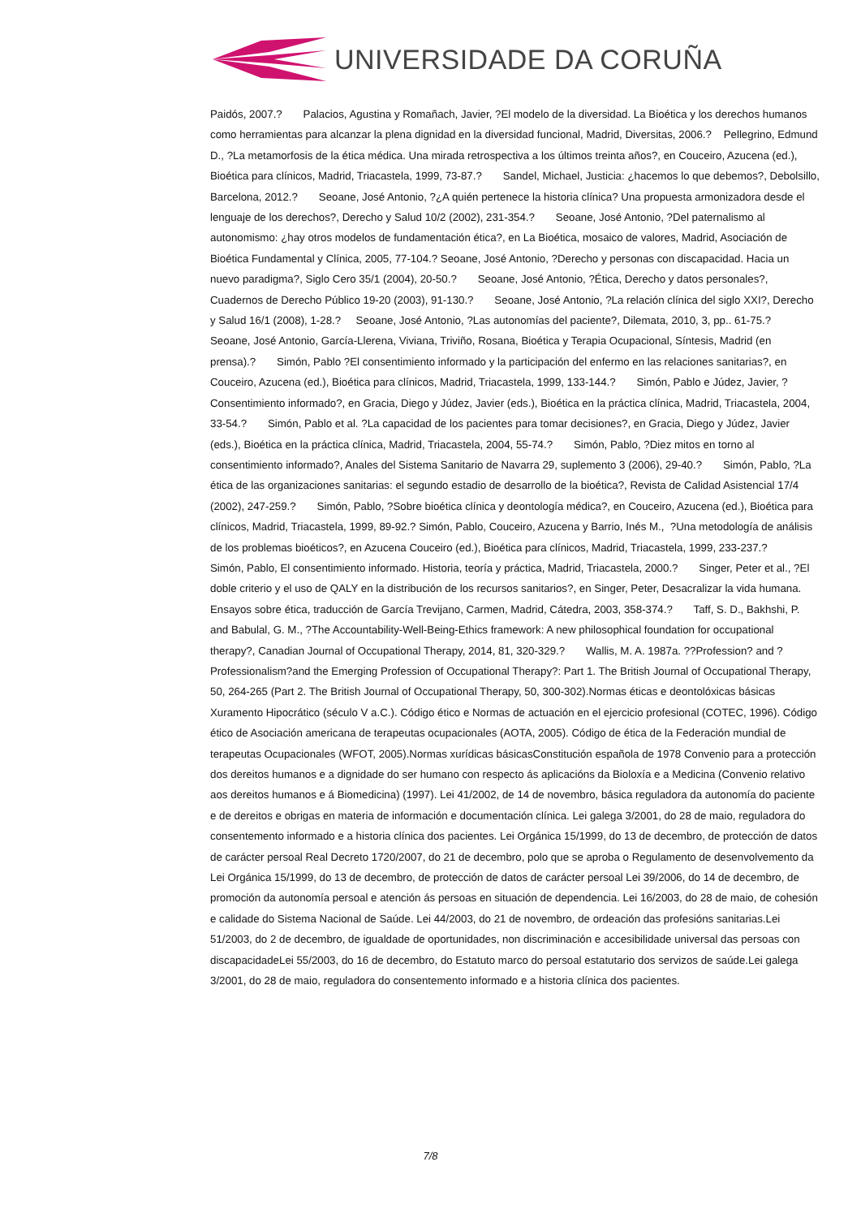UNIVERSIDADE DA CORUÑA
Paidós, 2007.? Palacios, Agustina y Romañach, Javier, ?El modelo de la diversidad. La Bioética y los derechos humanos como herramientas para alcanzar la plena dignidad en la diversidad funcional, Madrid, Diversitas, 2006.? Pellegrino, Edmund D., ?La metamorfosis de la ética médica. Una mirada retrospectiva a los últimos treinta años?, en Couceiro, Azucena (ed.), Bioética para clínicos, Madrid, Triacastela, 1999, 73-87.? Sandel, Michael, Justicia: ¿hacemos lo que debemos?, Debolsillo, Barcelona, 2012.? Seoane, José Antonio, ?¿A quién pertenece la historia clínica? Una propuesta armonizadora desde el lenguaje de los derechos?, Derecho y Salud 10/2 (2002), 231-354.? Seoane, José Antonio, ?Del paternalismo al autonomismo: ¿hay otros modelos de fundamentación ética?, en La Bioética, mosaico de valores, Madrid, Asociación de Bioética Fundamental y Clínica, 2005, 77-104.? Seoane, José Antonio, ?Derecho y personas con discapacidad. Hacia un nuevo paradigma?, Siglo Cero 35/1 (2004), 20-50.? Seoane, José Antonio, ?Ética, Derecho y datos personales?, Cuadernos de Derecho Público 19-20 (2003), 91-130.? Seoane, José Antonio, ?La relación clínica del siglo XXI?, Derecho y Salud 16/1 (2008), 1-28.? Seoane, José Antonio, ?Las autonomías del paciente?, Dilemata, 2010, 3, pp.. 61-75.? Seoane, José Antonio, García-Llerena, Viviana, Triviño, Rosana, Bioética y Terapia Ocupacional, Síntesis, Madrid (en prensa).? Simón, Pablo ?El consentimiento informado y la participación del enfermo en las relaciones sanitarias?, en Couceiro, Azucena (ed.), Bioética para clínicos, Madrid, Triacastela, 1999, 133-144.? Simón, Pablo e Júdez, Javier, ?Consentimiento informado?, en Gracia, Diego y Júdez, Javier (eds.), Bioética en la práctica clínica, Madrid, Triacastela, 2004, 33-54.? Simón, Pablo et al. ?La capacidad de los pacientes para tomar decisiones?, en Gracia, Diego y Júdez, Javier (eds.), Bioética en la práctica clínica, Madrid, Triacastela, 2004, 55-74.? Simón, Pablo, ?Diez mitos en torno al consentimiento informado?, Anales del Sistema Sanitario de Navarra 29, suplemento 3 (2006), 29-40.? Simón, Pablo, ?La ética de las organizaciones sanitarias: el segundo estadio de desarrollo de la bioética?, Revista de Calidad Asistencial 17/4 (2002), 247-259.? Simón, Pablo, ?Sobre bioética clínica y deontología médica?, en Couceiro, Azucena (ed.), Bioética para clínicos, Madrid, Triacastela, 1999, 89-92.? Simón, Pablo, Couceiro, Azucena y Barrio, Inés M., ?Una metodología de análisis de los problemas bioéticos?, en Azucena Couceiro (ed.), Bioética para clínicos, Madrid, Triacastela, 1999, 233-237.? Simón, Pablo, El consentimiento informado. Historia, teoría y práctica, Madrid, Triacastela, 2000.? Singer, Peter et al., ?El doble criterio y el uso de QALY en la distribución de los recursos sanitarios?, en Singer, Peter, Desacralizar la vida humana. Ensayos sobre ética, traducción de García Trevijano, Carmen, Madrid, Cátedra, 2003, 358-374.? Taff, S. D., Bakhshi, P. and Babulal, G. M., ?The Accountability-Well-Being-Ethics framework: A new philosophical foundation for occupational therapy?, Canadian Journal of Occupational Therapy, 2014, 81, 320-329.? Wallis, M. A. 1987a. ??Profession? and ?Professionalism?and the Emerging Profession of Occupational Therapy?: Part 1. The British Journal of Occupational Therapy, 50, 264-265 (Part 2. The British Journal of Occupational Therapy, 50, 300-302).Normas éticas e deontolóxicas básicas Xuramento Hipocrático (século V a.C.). Código ético e Normas de actuación en el ejercicio profesional (COTEC, 1996). Código ético de Asociación americana de terapeutas ocupacionales (AOTA, 2005). Código de ética de la Federación mundial de terapeutas Ocupacionales (WFOT, 2005).Normas xurídicas básicasConstitución española de 1978 Convenio para a protección dos dereitos humanos e a dignidade do ser humano con respecto ás aplicacións da Bioloxía e a Medicina (Convenio relativo aos dereitos humanos e á Biomedicina) (1997). Lei 41/2002, de 14 de novembro, básica reguladora da autonomía do paciente e de dereitos e obrigas en materia de información e documentación clínica. Lei galega 3/2001, do 28 de maio, reguladora do consentemento informado e a historia clínica dos pacientes. Lei Orgánica 15/1999, do 13 de decembro, de protección de datos de carácter persoal Real Decreto 1720/2007, do 21 de decembro, polo que se aproba o Regulamento de desenvolvemento da Lei Orgánica 15/1999, do 13 de decembro, de protección de datos de carácter persoal Lei 39/2006, do 14 de decembro, de promoción da autonomía persoal e atención ás persoas en situación de dependencia. Lei 16/2003, do 28 de maio, de cohesión e calidade do Sistema Nacional de Saúde. Lei 44/2003, do 21 de novembro, de ordeación das profesións sanitarias.Lei 51/2003, do 2 de decembro, de igualdade de oportunidades, non discriminación e accesibilidade universal das persoas con discapacidadeLei 55/2003, do 16 de decembro, do Estatuto marco do persoal estatutario dos servizos de saúde.Lei galega 3/2001, do 28 de maio, reguladora do consentemento informado e a historia clínica dos pacientes.
7/8